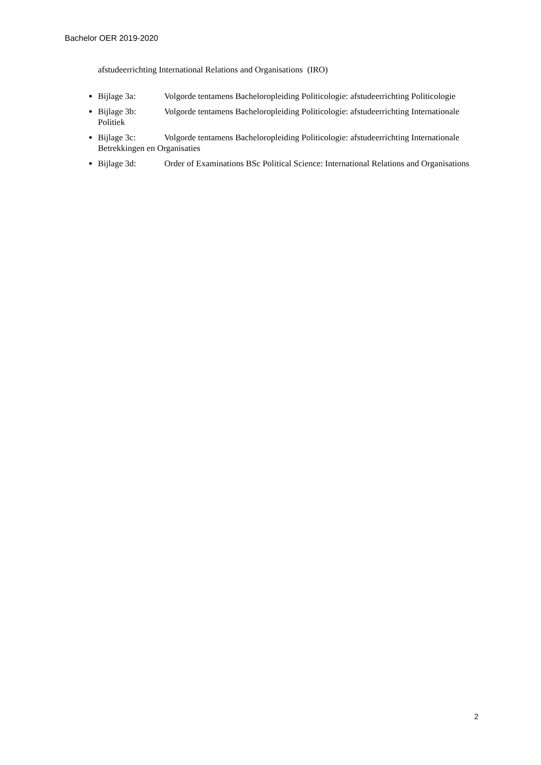Bachelor OER 2019-2020
afstudeerrichting International Relations and Organisations (IRO)
Bijlage 3a: Volgorde tentamens Bacheloropleiding Politicologie: afstudeerrichting Politicologie
Bijlage 3b: Volgorde tentamens Bacheloropleiding Politicologie: afstudeerrichting Internationale Politiek
Bijlage 3c: Volgorde tentamens Bacheloropleiding Politicologie: afstudeerrichting Internationale Betrekkingen en Organisaties
Bijlage 3d: Order of Examinations BSc Political Science: International Relations and Organisations
2